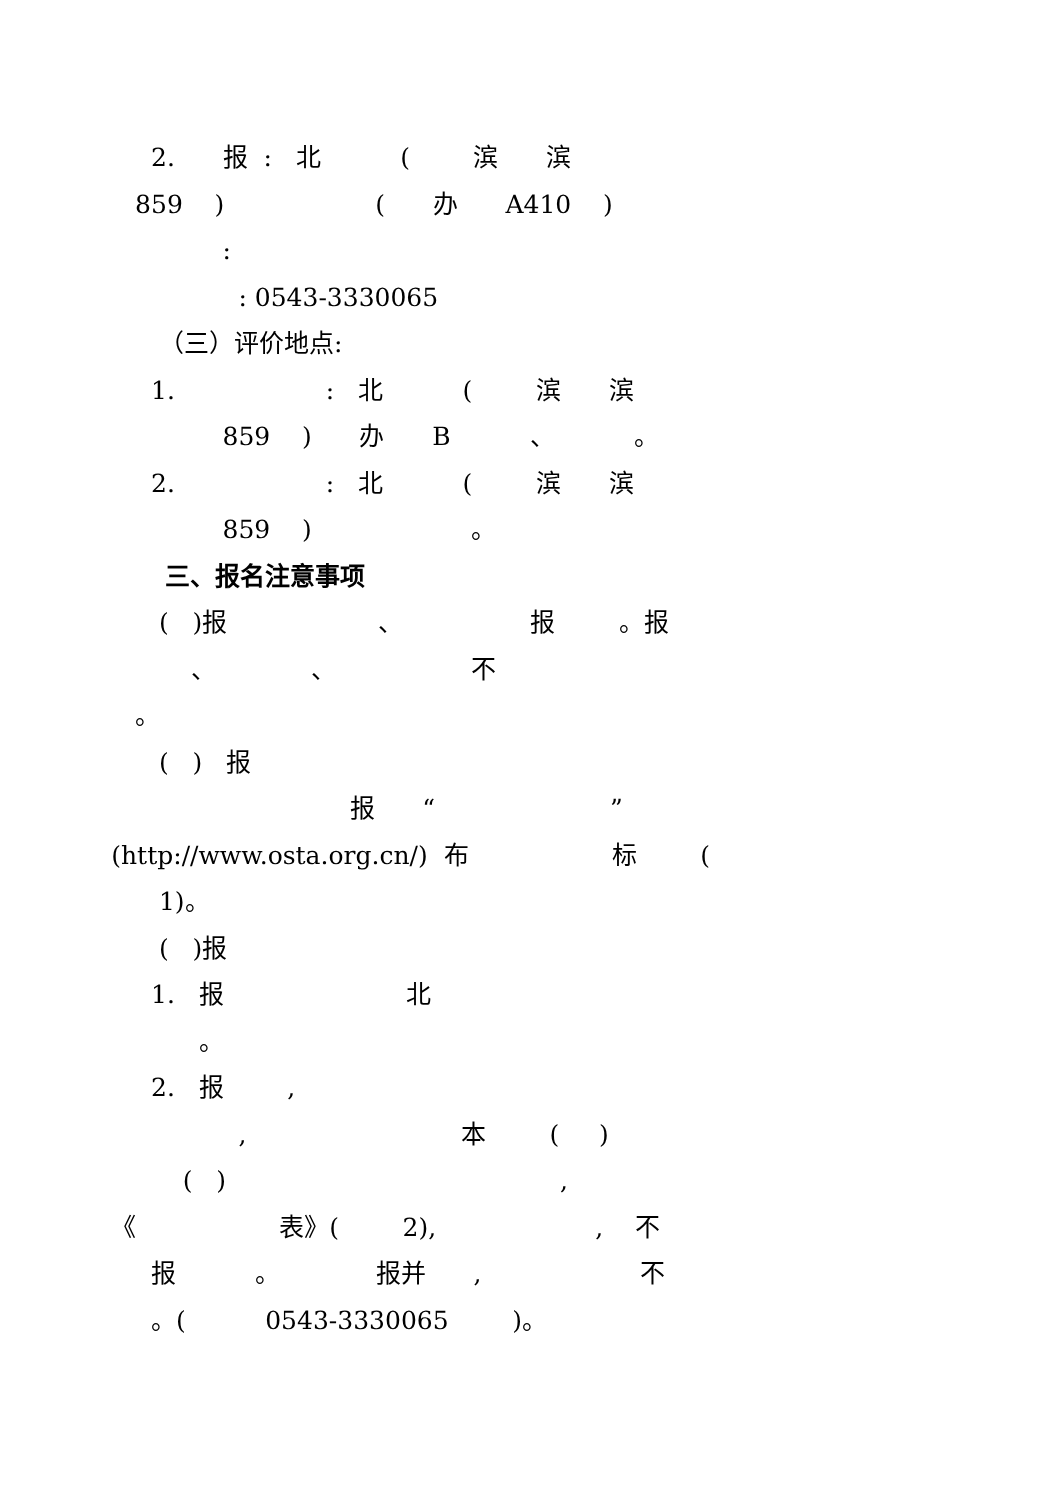2. 报 : 北 ( 滨 滨
859 ) ( 办 A410 )
:
: 0543-3330065
（三）评价地点:
1. : 北 ( 滨 滨
859 ) 办 B 、 。
2. : 北 ( 滨 滨
859 ) 。
三、报名注意事项
( )报 、 报 。报
、 、 不
。
( ) 报
报 “ ”
(http://www.osta.org.cn/) 布 标 (
1)。
( )报
1. 报 北
。
2. 报 ,
, 本 ( )
( ) ,
《 表》( 2), , 不
报 。 报并 , 不
。( 0543-3330065 )。